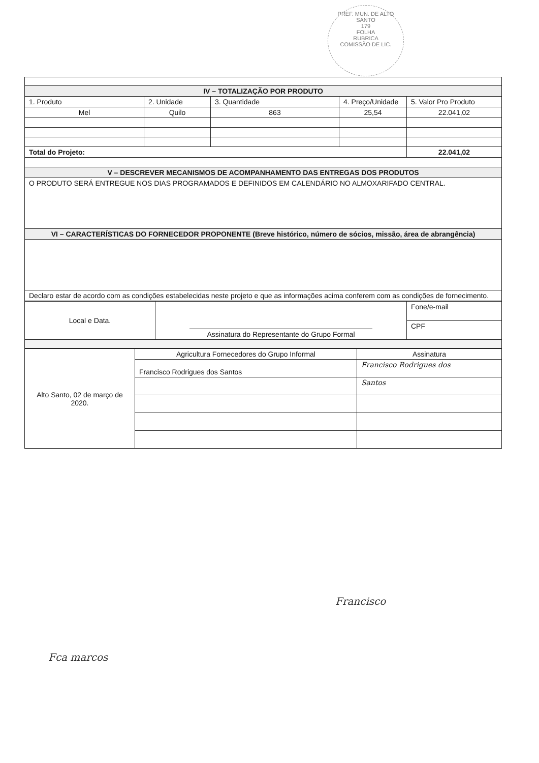PREF. MUN. DE ALTO SANTO
179
FOLHA
RUBRICA
COMISSÃO DE LIC.
| IV – TOTALIZAÇÃO POR PRODUTO | | | | |
| 1. Produto | 2. Unidade | 3. Quantidade | 4. Preço/Unidade | 5. Valor Pro Produto |
| Mel | Quilo | 863 | 25,54 | 22.041,02 |
| Total do Projeto: | | | | 22.041,02 |
| V – DESCREVER MECANISMOS DE ACOMPANHAMENTO DAS ENTREGAS DOS PRODUTOS | | | | |
| O PRODUTO SERÁ ENTREGUE NOS DIAS PROGRAMADOS E DEFINIDOS EM CALENDÁRIO NO ALMOXARIFADO CENTRAL. | | | | |
| VI – CARACTERÍSTICAS DO FORNECEDOR PROPONENTE (Breve histórico, número de sócios, missão, área de abrangência) | | | | |
| Declaro estar de acordo com as condições estabelecidas neste projeto e que as informações acima conferem com as condições de fornecimento. | | | | |
| Local e Data. | Assinatura do Representante do Grupo Formal | Fone/e-mail |
| | | CPF |
| Alto Santo, 02 de março de 2020. | Agricultura Fornecedores do Grupo Informal | Assinatura |
| | Francisco Rodrigues dos Santos | Francisco Rodrigues dos |
| | | Santos |
Francisco
Fca marcos